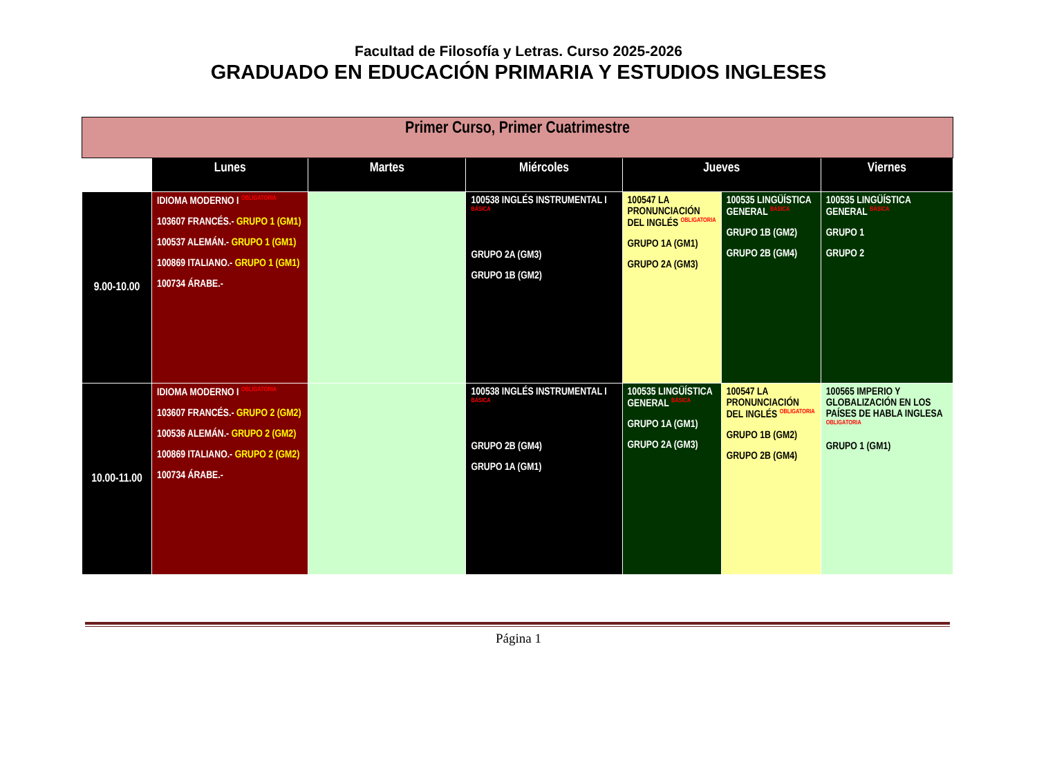Facultad de Filosofía y Letras. Curso 2025-2026
GRADUADO EN EDUCACIÓN PRIMARIA Y ESTUDIOS INGLESES
| Primer Curso, Primer Cuatrimestre | | | | | | |
| | Lunes | Martes | Miércoles | Jueves | | Viernes |
| 9.00-10.00 | IDIOMA MODERNO I OBLIGATORIA 103607 FRANCÉS.- GRUPO 1 (GM1) 100537 ALEMÁN.- GRUPO 1 (GM1) 100869 ITALIANO.- GRUPO 1 (GM1) 100734 ÁRABE.- | | 100538 INGLÉS INSTRUMENTAL I BÁSICA GRUPO 2A (GM3) GRUPO 1B (GM2) | 100547 LA PRONUNCIACIÓN DEL INGLÉS OBLIGATORIA GRUPO 1A (GM1) GRUPO 2A (GM3) | 100535 LINGÜÍSTICA GENERAL BÁSICA GRUPO 1B (GM2) GRUPO 2B (GM4) | 100535 LINGÜÍSTICA GENERAL BÁSICA GRUPO 1 GRUPO 2 |
| 10.00-11.00 | IDIOMA MODERNO I OBLIGATORIA 103607 FRANCÉS.- GRUPO 2 (GM2) 100536 ALEMÁN.- GRUPO 2 (GM2) 100869 ITALIANO.- GRUPO 2 (GM2) 100734 ÁRABE.- | | 100538 INGLÉS INSTRUMENTAL I BÁSICA GRUPO 2B (GM4) GRUPO 1A (GM1) | 100535 LINGÜÍSTICA GENERAL BÁSICA GRUPO 1A (GM1) GRUPO 2A (GM3) | 100547 LA PRONUNCIACIÓN DEL INGLÉS OBLIGATORIA GRUPO 1B (GM2) GRUPO 2B (GM4) | 100565 IMPERIO Y GLOBALIZACIÓN EN LOS PAÍSES DE HABLA INGLESA OBLIGATORIA GRUPO 1 (GM1) |
Página 1